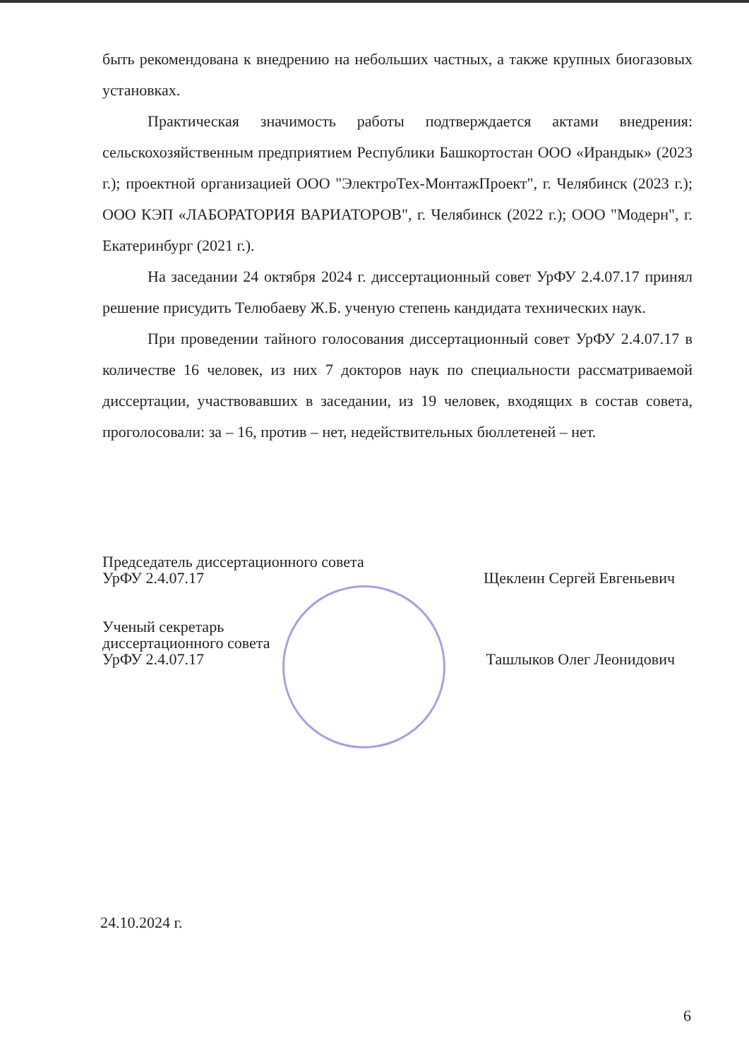быть рекомендована к внедрению на небольших частных, а также крупных биогазовых установках.
Практическая значимость работы подтверждается актами внедрения: сельскохозяйственным предприятием Республики Башкортостан ООО «Ирандык» (2023 г.); проектной организацией ООО "ЭлектроТех-МонтажПроект", г. Челябинск (2023 г.); ООО КЭП «ЛАБОРАТОРИЯ ВАРИАТОРОВ", г. Челябинск (2022 г.); ООО "Модерн", г. Екатеринбург (2021 г.).
На заседании 24 октября 2024 г. диссертационный совет УрФУ 2.4.07.17 принял решение присудить Телюбаеву Ж.Б. ученую степень кандидата технических наук.
При проведении тайного голосования диссертационный совет УрФУ 2.4.07.17 в количестве 16 человек, из них 7 докторов наук по специальности рассматриваемой диссертации, участвовавших в заседании, из 19 человек, входящих в состав совета, проголосовали: за – 16, против – нет, недействительных бюллетеней – нет.
Председатель диссертационного совета
УрФУ 2.4.07.17 Щеклеин Сергей Евгеньевич
Ученый секретарь
диссертационного совета
УрФУ 2.4.07.17 Ташлыков Олег Леонидович
24.10.2024 г.
6